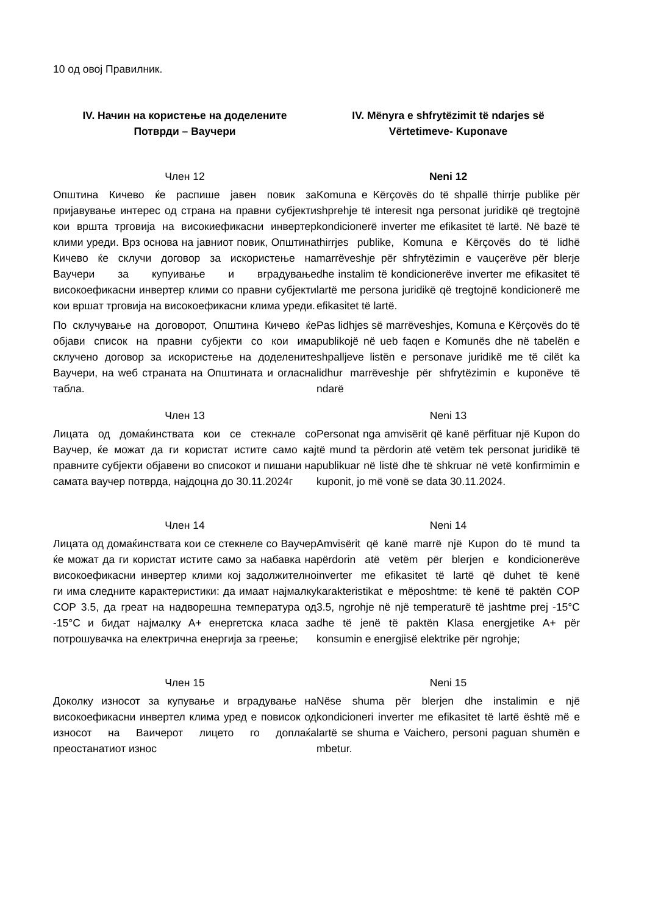10 од овој Правилник.
IV. Начин на користење на доделените
Потврди – Ваучери
IV. Mënyra e shfrytëzimit të ndarjes së
Vërtetimeve- Kuponave
Член 12
Општина Кичево ќе распише јавен повик за пријавување интерес од страна на правни субјекти кои вршта трговија на високиефикасни инвертер клими уреди. Врз основа на јавниот повик, Општина Кичево ќе склучи договор за искористење на Ваучери за купуивање и вградување високоефикасни инвертер клими со правни субјекти кои вршат трговија на високоефикасни клима уреди.
По склучување на договорот, Општина Кичево ќе објави список на правни субјекти со кои има склучено договор за искористење на доделените Ваучери, на wеб страната на Општината и огласна табла.
Neni 12
Komuna e Kërçovës do të shpallë thirrje publike për shprehje të interesit nga personat juridikë që tregtojnë kondicionerë inverter me efikasitet të lartë. Në bazë të thirrjes publike, Komuna e Kërçovës do të lidhë marrëveshje për shfrytëzimin e vauçerëve për blerje dhe instalim të kondicionerëve inverter me efikasitet të lartë me persona juridikë që tregtojnë kondicionerë me efikasitet të lartë.
Pas lidhjes së marrëveshjes, Komuna e Kërçovës do të publikojë në ueb faqen e Komunës dhe në tabelën e shpalljeve listën e personave juridikë me të cilët ka lidhur marrëveshje për shfrytëzimin e kuponëve të ndarë
Член 13
Лицата од домаќинствата кои се стекнале со Ваучер, ќе можат да ги користат истите само кај правните субјекти објавени во списокот и пишани на самата ваучер потврда, најдоцна до 30.11.2024г
Neni 13
Personat nga amvisërit që kanë përfituar një Kupon do të mund ta përdorin atë vetëm tek personat juridikë të publikuar në listë dhe të shkruar në vetë konfirmimin e kuponit, jo më vonë se data 30.11.2024.
Член 14
Лицата од домаќинствата кои се стекнеле со Ваучер ќе можат да ги користат истите само за набавка на високоефикасни инвертер клими кој задолжително ги има следните карактеристики: да имаат најмалку COP 3.5, да греат на надворешна температура од -15°C и бидат најмалку А+ енергетска класа за потрошувачка на електрична енергија за греење;
Neni 14
Amvisërit që kanë marrë një Kupon do të mund ta përdorin atë vetëm për blerjen e kondicionerëve inverter me efikasitet të lartë që duhet të kenë karakteristikat e mëposhtme: të kenë të paktën COP 3.5, ngrohje në një temperaturë të jashtme prej -15°C dhe të jenë të paktën Klasa energjetike A+ për konsumin e energjisë elektrike për ngrohje;
Член 15
Доколку износот за купување и вградување на високоефикасни инвертел клима уред е повисок од износот на Ваичерот лицето го доплаќа преостанатиот износ
Neni 15
Nëse shuma për blerjen dhe instalimin e një kondicioneri inverter me efikasitet të lartë është më e lartë se shuma e Vaichero, personi paguan shumën e mbetur.